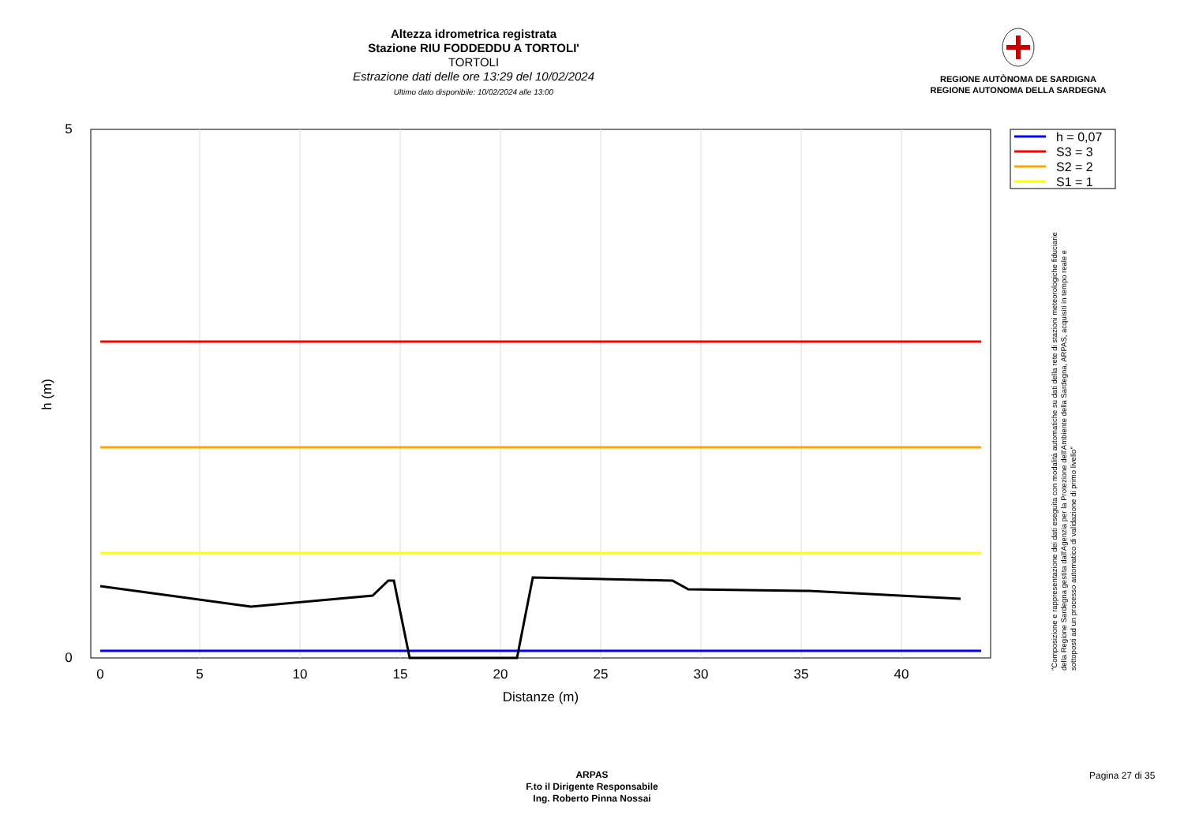Altezza idrometrica registrata
Stazione RIU FODDEDDU A TORTOLI'
TORTOLI
Estrazione dati delle ore 13:29 del 10/02/2024
Ultimo dato disponibile: 10/02/2024 alle 13:00
REGIONE AUTÒNOMA DE SARDIGNA
REGIONE AUTONOMA DELLA SARDEGNA
5
0
0
5
10
15
20
25
30
35
40
Distanze (m)
h (m)
h = 0,07
S3 = 3
S2 = 2
S1 = 1
"Composizione e rappresentazione dei dati eseguita con modalità automatiche su dati della rete di stazioni meteorologiche fiduciarie della Regione Sardegna gestita dall'Agenzia per la Protezione dell'Ambiente della Sardegna, ARPAS, acquisiti in tempo reale e sottoposti ad un processo automatico di validazione di primo livello"
ARPAS
F.to il Dirigente Responsabile
Ing. Roberto Pinna Nossai
Pagina 27 di 35